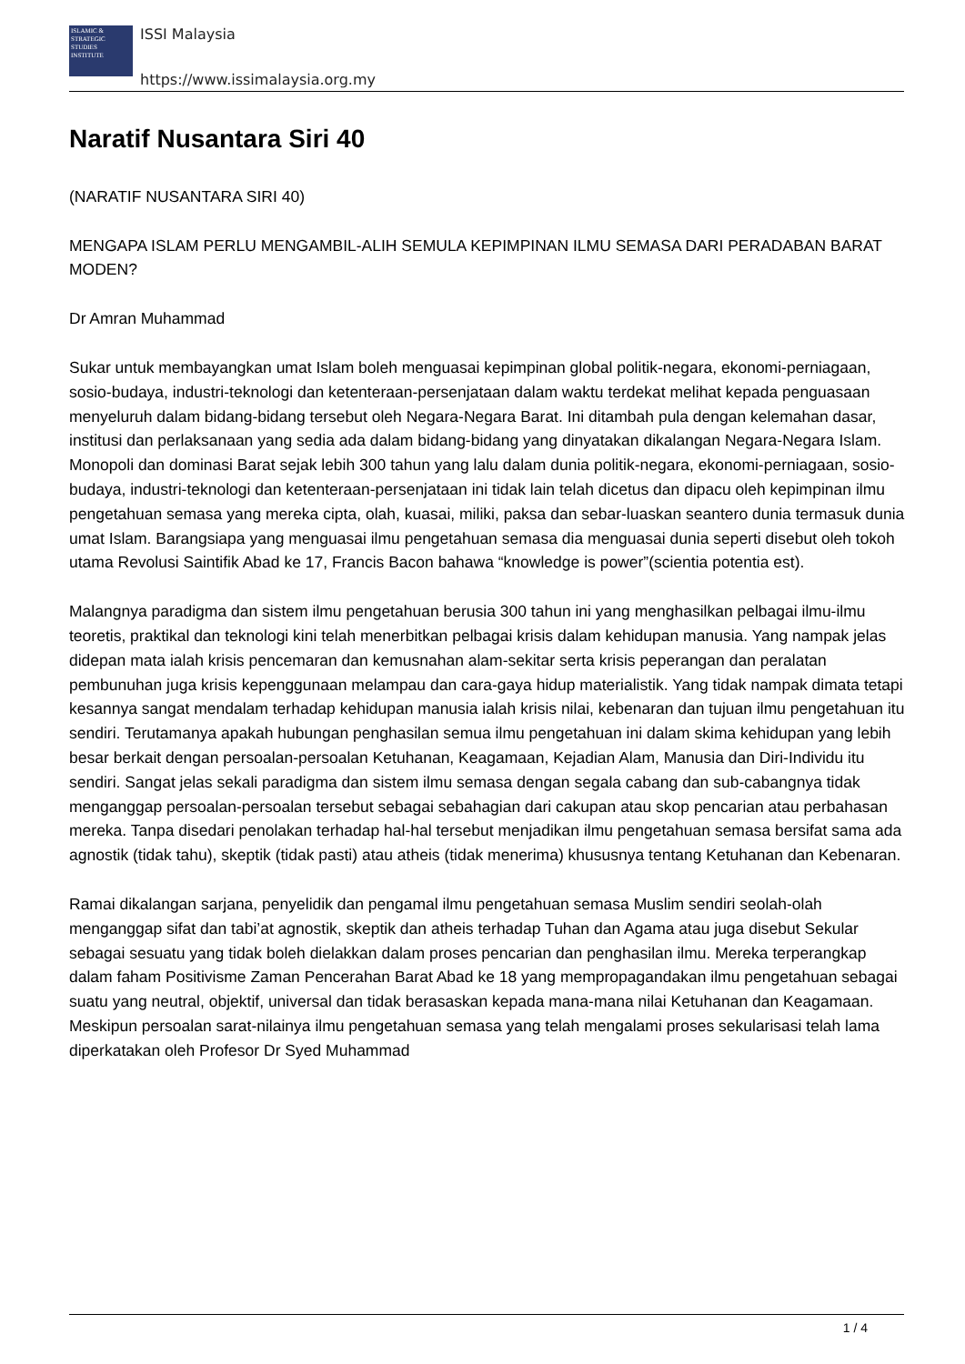ISLAMIC & STRATEGIC STUDIES INSTITUTE
ISSI Malaysia
https://www.issimalaysia.org.my
Naratif Nusantara Siri 40
(NARATIF NUSANTARA SIRI 40)
MENGAPA ISLAM PERLU MENGAMBIL-ALIH SEMULA KEPIMPINAN ILMU SEMASA DARI PERADABAN BARAT MODEN?
Dr Amran Muhammad
Sukar untuk membayangkan umat Islam boleh menguasai kepimpinan global politik-negara, ekonomi-perniagaan, sosio-budaya, industri-teknologi dan ketenteraan-persenjataan dalam waktu terdekat melihat kepada penguasaan menyeluruh dalam bidang-bidang tersebut oleh Negara-Negara Barat. Ini ditambah pula dengan kelemahan dasar, institusi dan perlaksanaan yang sedia ada dalam bidang-bidang yang dinyatakan dikalangan Negara-Negara Islam. Monopoli dan dominasi Barat sejak lebih 300 tahun yang lalu dalam dunia politik-negara, ekonomi-perniagaan, sosio-budaya, industri-teknologi dan ketenteraan-persenjataan ini tidak lain telah dicetus dan dipacu oleh kepimpinan ilmu pengetahuan semasa yang mereka cipta, olah, kuasai, miliki, paksa dan sebar-luaskan seantero dunia termasuk dunia umat Islam. Barangsiapa yang menguasai ilmu pengetahuan semasa dia menguasai dunia seperti disebut oleh tokoh utama Revolusi Saintifik Abad ke 17, Francis Bacon bahawa “knowledge is power”(scientia potentia est).
Malangnya paradigma dan sistem ilmu pengetahuan berusia 300 tahun ini yang menghasilkan pelbagai ilmu-ilmu teoretis, praktikal dan teknologi kini telah menerbitkan pelbagai krisis dalam kehidupan manusia. Yang nampak jelas didepan mata ialah krisis pencemaran dan kemusnahan alam-sekitar serta krisis peperangan dan peralatan pembunuhan juga krisis kepenggunaan melampau dan cara-gaya hidup materialistik. Yang tidak nampak dimata tetapi kesannya sangat mendalam terhadap kehidupan manusia ialah krisis nilai, kebenaran dan tujuan ilmu pengetahuan itu sendiri. Terutamanya apakah hubungan penghasilan semua ilmu pengetahuan ini dalam skima kehidupan yang lebih besar berkait dengan persoalan-persoalan Ketuhanan, Keagamaan, Kejadian Alam, Manusia dan Diri-Individu itu sendiri. Sangat jelas sekali paradigma dan sistem ilmu semasa dengan segala cabang dan sub-cabangnya tidak menganggap persoalan-persoalan tersebut sebagai sebahagian dari cakupan atau skop pencarian atau perbahasan mereka. Tanpa disedari penolakan terhadap hal-hal tersebut menjadikan ilmu pengetahuan semasa bersifat sama ada agnostik (tidak tahu), skeptik (tidak pasti) atau atheis (tidak menerima) khususnya tentang Ketuhanan dan Kebenaran.
Ramai dikalangan sarjana, penyelidik dan pengamal ilmu pengetahuan semasa Muslim sendiri seolah-olah menganggap sifat dan tabi’at agnostik, skeptik dan atheis terhadap Tuhan dan Agama atau juga disebut Sekular sebagai sesuatu yang tidak boleh dielakkan dalam proses pencarian dan penghasilan ilmu. Mereka terperangkap dalam faham Positivisme Zaman Pencerahan Barat Abad ke 18 yang mempropagandakan ilmu pengetahuan sebagai suatu yang neutral, objektif, universal dan tidak berasaskan kepada mana-mana nilai Ketuhanan dan Keagamaan. Meskipun persoalan sarat-nilainya ilmu pengetahuan semasa yang telah mengalami proses sekularisasi telah lama diperkatakan oleh Profesor Dr Syed Muhammad
1 / 4